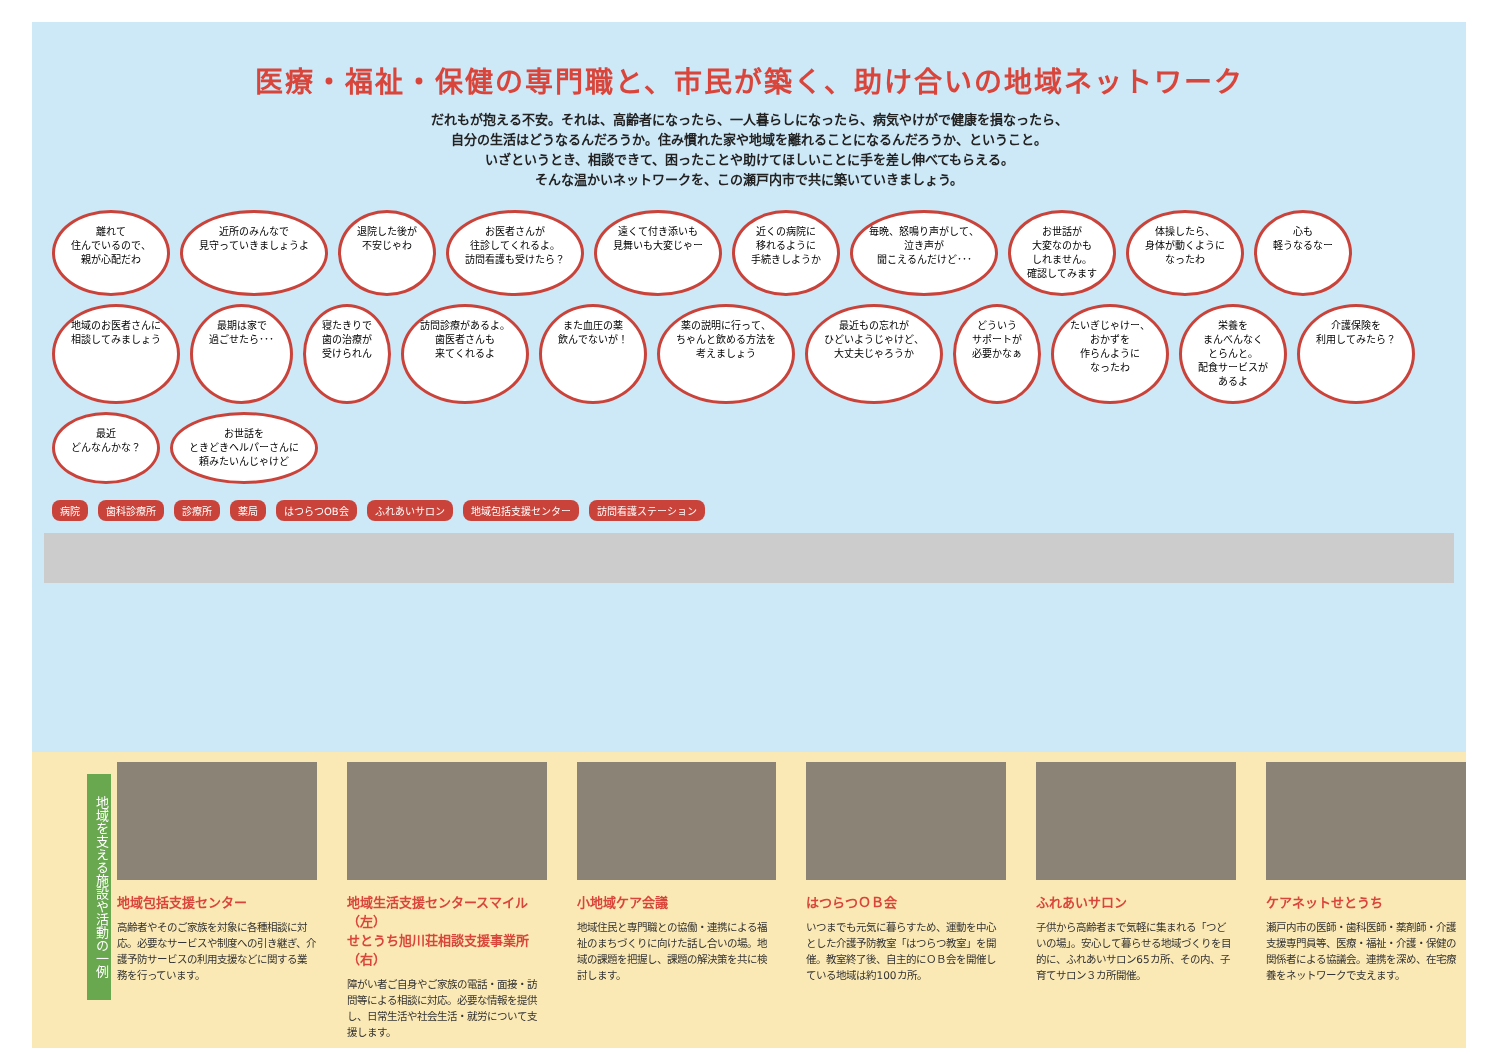医療・福祉・保健の専門職と、市民が築く、助け合いの地域ネットワーク
だれもが抱える不安。それは、高齢者になったら、一人暮らしになったら、病気やけがで健康を損なったら、
自分の生活はどうなるんだろうか。住み慣れた家や地域を離れることになるんだろうか、ということ。
いざというとき、相談できて、困ったことや助けてほしいことに手を差し伸べてもらえる。
そんな温かいネットワークを、この瀬戸内市で共に築いていきましょう。
離れて
住んでいるので、
親が心配だわ
近所のみんなで
見守っていきましょうよ
退院した後が
不安じゃわ
お医者さんが
往診してくれるよ。
訪問看護も受けたら？
遠くて付き添いも
見舞いも大変じゃー
近くの病院に
移れるように
手続きしようか
毎晩、怒鳴り声がして、
泣き声が
聞こえるんだけど･･･
お世話が
大変なのかも
しれません。
確認してみます
体操したら、
身体が動くように
なったわ
心も
軽うなるなー
地域のお医者さんに
相談してみましょう
最期は家で
過ごせたら･･･
寝たきりで
歯の治療が
受けられん
訪問診療があるよ。
歯医者さんも
来てくれるよ
また血圧の薬
飲んでないが！
薬の説明に行って、
ちゃんと飲める方法を
考えましょう
最近もの忘れが
ひどいようじゃけど、
大丈夫じゃろうか
どういう
サポートが
必要かなぁ
たいぎじゃけー、
おかずを
作らんように
なったわ
栄養を
まんべんなく
とらんと。
配食サービスが
あるよ
介護保険を
利用してみたら？
最近
どんなんかな？
お世話を
ときどきヘルパーさんに
頼みたいんじゃけど
病院 歯科診療所 診療所 薬局 はつらつOB会 ふれあいサロン 地域包括支援センター 訪問看護ステーション
地域を支える施設や活動の一例
地域包括支援センター
高齢者やそのご家族を対象に各種相談に対応。必要なサービスや制度への引き継ぎ、介護予防サービスの利用支援などに関する業務を行っています。
地域生活支援センタースマイル（左）
せとうち旭川荘相談支援事業所（右）
障がい者ご自身やご家族の電話・面接・訪問等による相談に対応。必要な情報を提供し、日常生活や社会生活・就労について支援します。
小地域ケア会議
地域住民と専門職との協働・連携による福祉のまちづくりに向けた話し合いの場。地域の課題を把握し、課題の解決策を共に検討します。
はつらつＯＢ会
いつまでも元気に暮らすため、運動を中心とした介護予防教室「はつらつ教室」を開催。教室終了後、自主的にＯＢ会を開催している地域は約100カ所。
ふれあいサロン
子供から高齢者まで気軽に集まれる「つどいの場」。安心して暮らせる地域づくりを目的に、ふれあいサロン65カ所、その内、子育てサロン３カ所開催。
ケアネットせとうち
瀬戸内市の医師・歯科医師・薬剤師・介護支援専門員等、医療・福祉・介護・保健の関係者による協議会。連携を深め、在宅療養をネットワークで支えます。